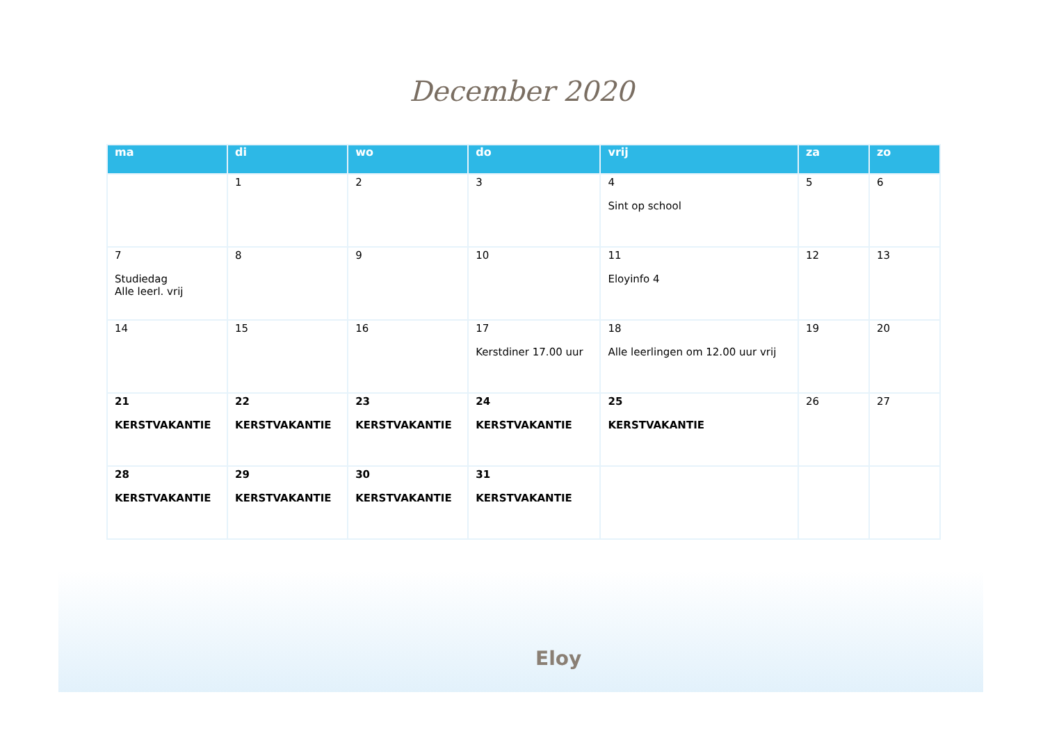December 2020
| ma | di | wo | do | vrij | za | zo |
| --- | --- | --- | --- | --- | --- | --- |
| | 1 | 2 | 3 | 4 Sint op school | 5 | 6 |
| 7 Studiedag Alle leerl. vrij | 8 | 9 | 10 | 11 Eloyinfo 4 | 12 | 13 |
| 14 | 15 | 16 | 17 Kerstdiner 17.00 uur | 18 Alle leerlingen om 12.00 uur vrij | 19 | 20 |
| 21 KERSTVAKANTIE | 22 KERSTVAKANTIE | 23 KERSTVAKANTIE | 24 KERSTVAKANTIE | 25 KERSTVAKANTIE | 26 | 27 |
| 28 KERSTVAKANTIE | 29 KERSTVAKANTIE | 30 KERSTVAKANTIE | 31 KERSTVAKANTIE | | | |
Eloy